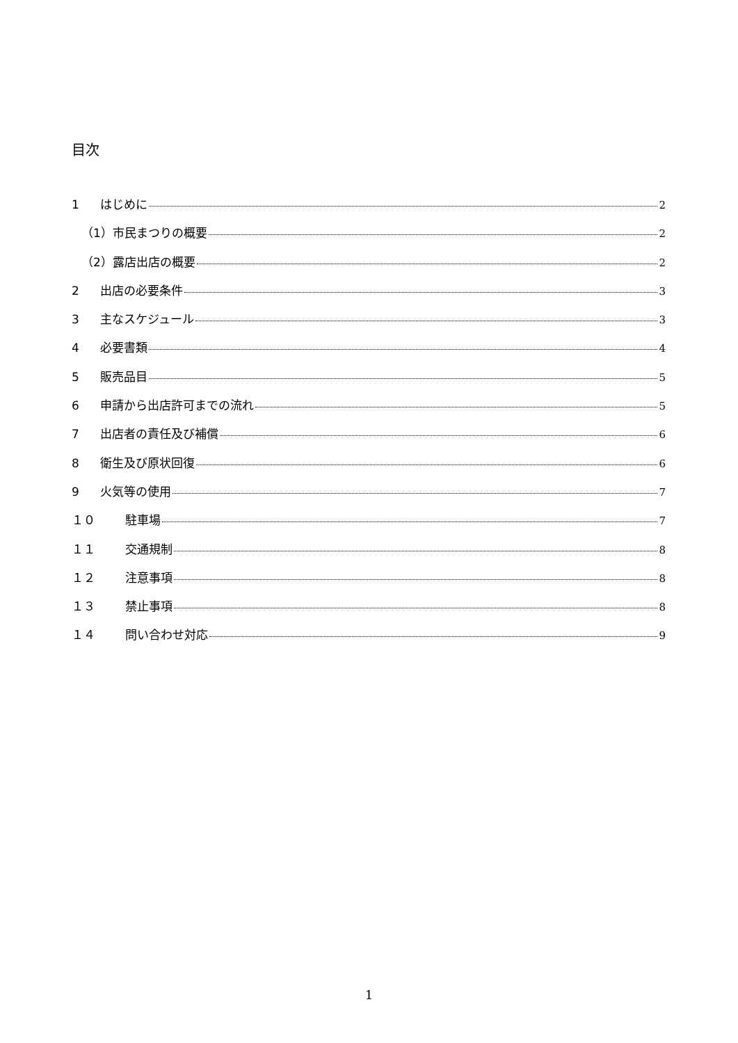目次
1 はじめに 2
（1）市民まつりの概要 2
（2）露店出店の概要 2
2 出店の必要条件 3
3 主なスケジュール 3
4 必要書類 4
5 販売品目 5
6 申請から出店許可までの流れ 5
7 出店者の責任及び補償 6
8 衛生及び原状回復 6
9 火気等の使用 7
１０ 駐車場 7
１１ 交通規制 8
１２ 注意事項 8
１３ 禁止事項 8
１４ 問い合わせ対応 9
1